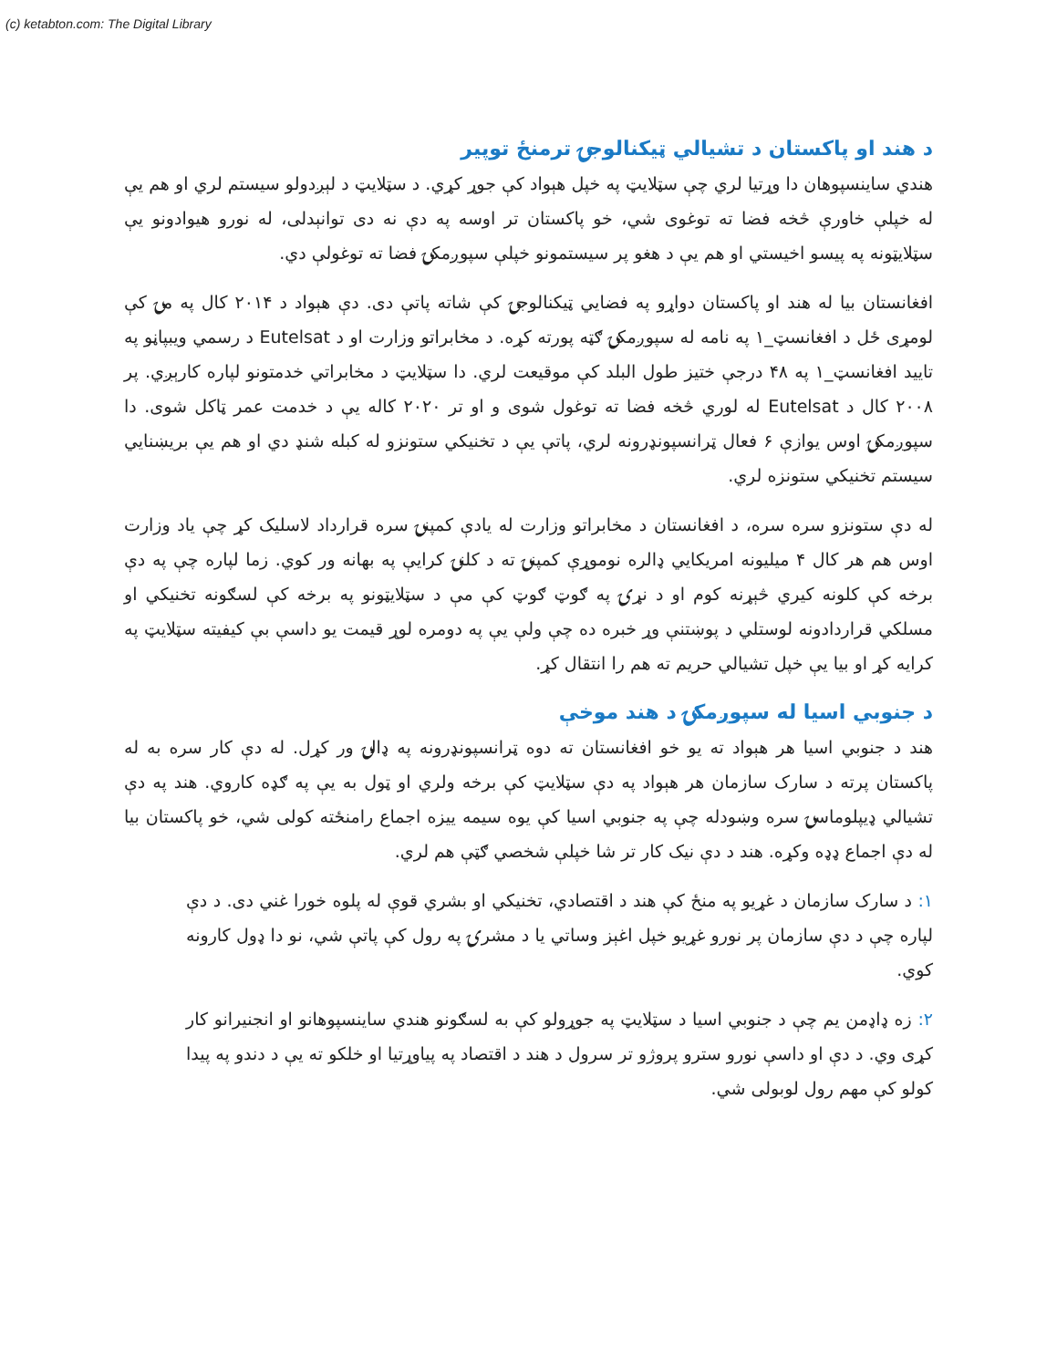(c) ketabton.com: The Digital Library
د هند او پاکستان د تشيالي ټيکنالوجۍ ترمنځ توپير
هندي ساينسپوهان دا وړتيا لري چې سټلايټ په خپل هېواد کې جوړ کړي. د سټلايټ د لېږدولو سيستم لري او هم يې له خپلې خاورې څخه فضا ته توغوی شي، خو پاکستان تر اوسه په دې نه دی توانېدلی، له نورو هيوادونو يې سټلايټونه په پيسو اخيستي او هم يې د هغو پر سيستمونو خپلې سپوږمکۍ فضا ته توغولې دي.
افغانستان بيا له هند او پاکستان دواړو په فضايي ټيکنالوجۍ کې شاته پاتې دی. دې هېواد د ۲۰۱۴ کال په مۍ کې لومړی ځل د افغانسټ_۱ په نامه له سپوږمکۍ ګټه پورته کړه. د مخابراتو وزارت او د Eutelsat د رسمي ويبپاڼو په تاييد افغانسټ_۱ په ۴۸ درجې ختيز طول البلد کې موقيعت لري. دا سټلايټ د مخابراتي خدمتونو لپاره کارېږي. پر ۲۰۰۸ کال د Eutelsat له لوري څخه فضا ته توغول شوی و او تر ۲۰۲۰ کاله يې د خدمت عمر ټاکل شوی. دا سپوږمکۍ اوس يوازې ۶ فعال ټرانسپونډرونه لري، پاتې يې د تخنيکي ستونزو له کبله شنډ دي او هم يې بريښنايي سيستم تخنيکي ستونزه لري.
له دې ستونزو سره سره، د افغانستان د مخابراتو وزارت له يادې کمپنۍ سره قرارداد لاسليک کړ چې ياد وزارت اوس هم هر کال ۴ ميليونه امريکايي ډالره نوموړې کمپنۍ ته د کلنۍ کرايې په بهانه ور کوي. زما لپاره چې په دې برخه کې کلونه کيري څېړنه کوم او د نړۍ په ګوټ ګوټ کې مې د سټلايټونو په برخه کې لسګونه تخنيکي او مسلکي قراردادونه لوستلي د پوښتنې وړ خبره ده چې ولې يې په دومره لوړ قيمت يو داسې بې کيفيته سټلايټ په کرايه کړ او بيا يې خپل تشيالي حريم ته هم را انتقال کړ.
د جنوبي اسيا له سپوږمکۍ د هند موخې
هند د جنوبي اسيا هر هېواد ته يو خو افغانستان ته دوه ټرانسپونډرونه په ډالۍ ور کړل. له دې کار سره به له پاکستان پرته د سارک سازمان هر هېواد په دې سټلايټ کې برخه ولري او ټول به يې په ګډه کاروي. هند په دې تشيالي ډيپلوماسۍ سره وښودله چې په جنوبي اسيا کې يوه سيمه ييزه اجماع رامنځته کولی شي، خو پاکستان بيا له دې اجماع ډډه وکړه. هند د دې نيک کار تر شا خپلې شخصي ګټې هم لري.
۱: د سارک سازمان د غړيو په منځ کې هند د اقتصادي، تخنيکي او بشري قوې له پلوه خورا غني دی. د دې لپاره چې د دې سازمان پر نورو غړيو خپل اغېز وساتي يا د مشرۍ په رول کې پاتې شي، نو دا ډول کارونه کوي.
۲: زه ډاډمن يم چې د جنوبي اسيا د سټلايټ په جوړولو کې به لسګونو هندي ساينسپوهانو او انجنيرانو کار کړی وي. د دې او داسې نورو سترو پروژو تر سرول د هند د اقتصاد په پياوړتيا او خلکو ته يې د دندو په پيدا کولو کې مهم رول لوبولی شي.